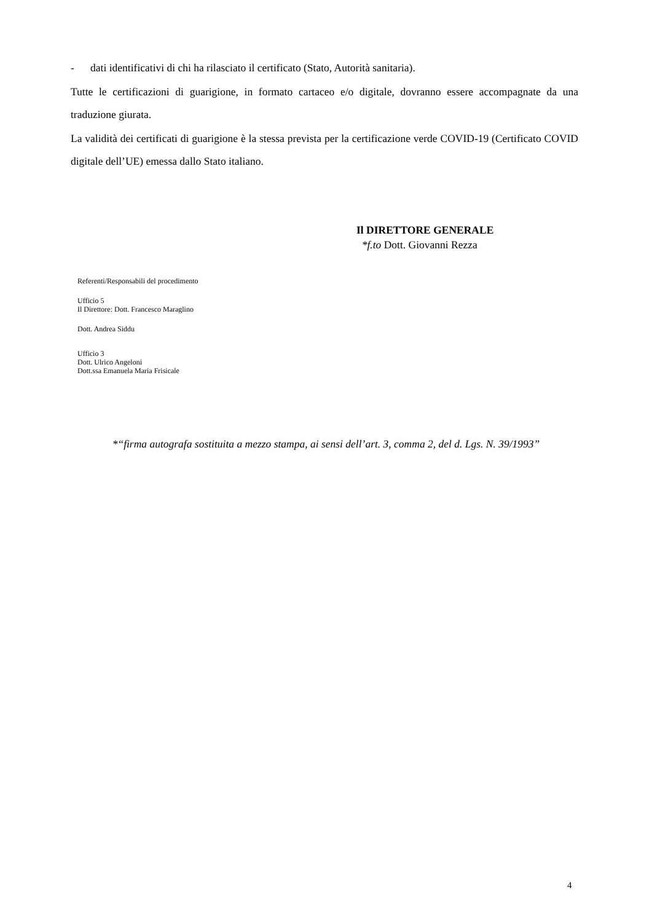- dati identificativi di chi ha rilasciato il certificato (Stato, Autorità sanitaria).
Tutte le certificazioni di guarigione, in formato cartaceo e/o digitale, dovranno essere accompagnate da una traduzione giurata.
La validità dei certificati di guarigione è la stessa prevista per la certificazione verde COVID-19 (Certificato COVID digitale dell’UE) emessa dallo Stato italiano.
Il DIRETTORE GENERALE
*f.to Dott. Giovanni Rezza
Referenti/Responsabili del procedimento
Ufficio 5
Il Direttore: Dott. Francesco Maraglino
Dott. Andrea Siddu
Ufficio 3
Dott. Ulrico Angeloni
Dott.ssa Emanuela Maria Frisicale
*“firma autografa sostituita a mezzo stampa, ai sensi dell’art. 3, comma 2, del d. Lgs. N. 39/1993”
4